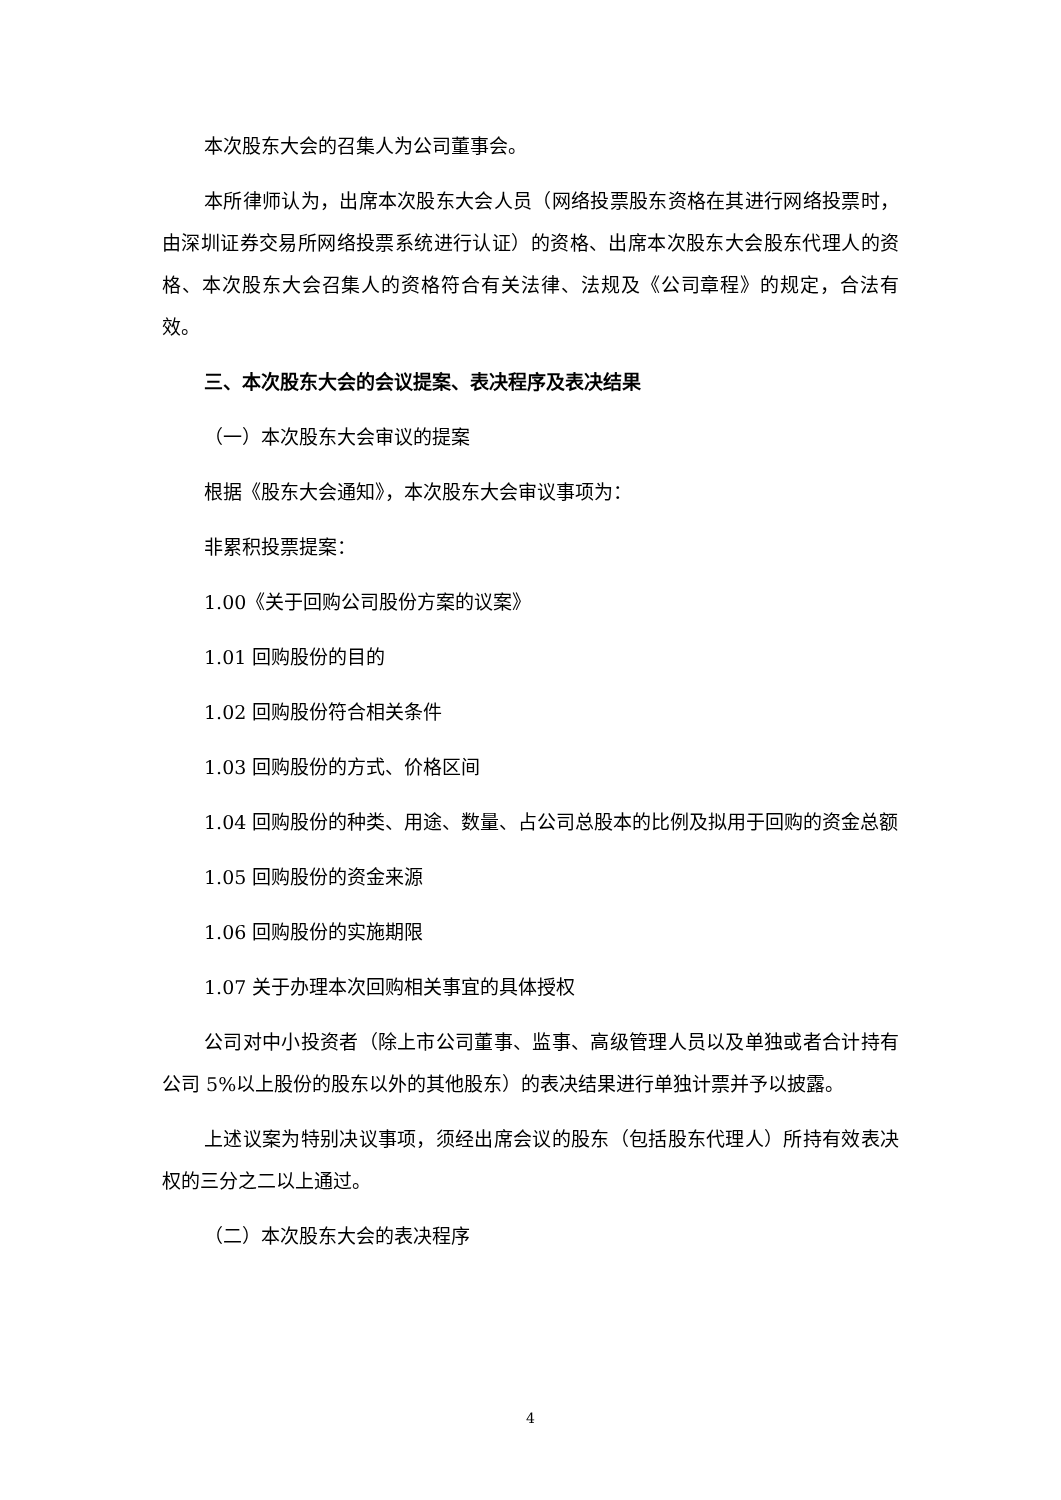本次股东大会的召集人为公司董事会。
本所律师认为，出席本次股东大会人员（网络投票股东资格在其进行网络投票时，由深圳证券交易所网络投票系统进行认证）的资格、出席本次股东大会股东代理人的资格、本次股东大会召集人的资格符合有关法律、法规及《公司章程》的规定，合法有效。
三、本次股东大会的会议提案、表决程序及表决结果
（一）本次股东大会审议的提案
根据《股东大会通知》，本次股东大会审议事项为：
非累积投票提案：
1.00《关于回购公司股份方案的议案》
1.01 回购股份的目的
1.02 回购股份符合相关条件
1.03 回购股份的方式、价格区间
1.04 回购股份的种类、用途、数量、占公司总股本的比例及拟用于回购的资金总额
1.05 回购股份的资金来源
1.06 回购股份的实施期限
1.07 关于办理本次回购相关事宜的具体授权
公司对中小投资者（除上市公司董事、监事、高级管理人员以及单独或者合计持有公司 5%以上股份的股东以外的其他股东）的表决结果进行单独计票并予以披露。
上述议案为特别决议事项，须经出席会议的股东（包括股东代理人）所持有效表决权的三分之二以上通过。
（二）本次股东大会的表决程序
4